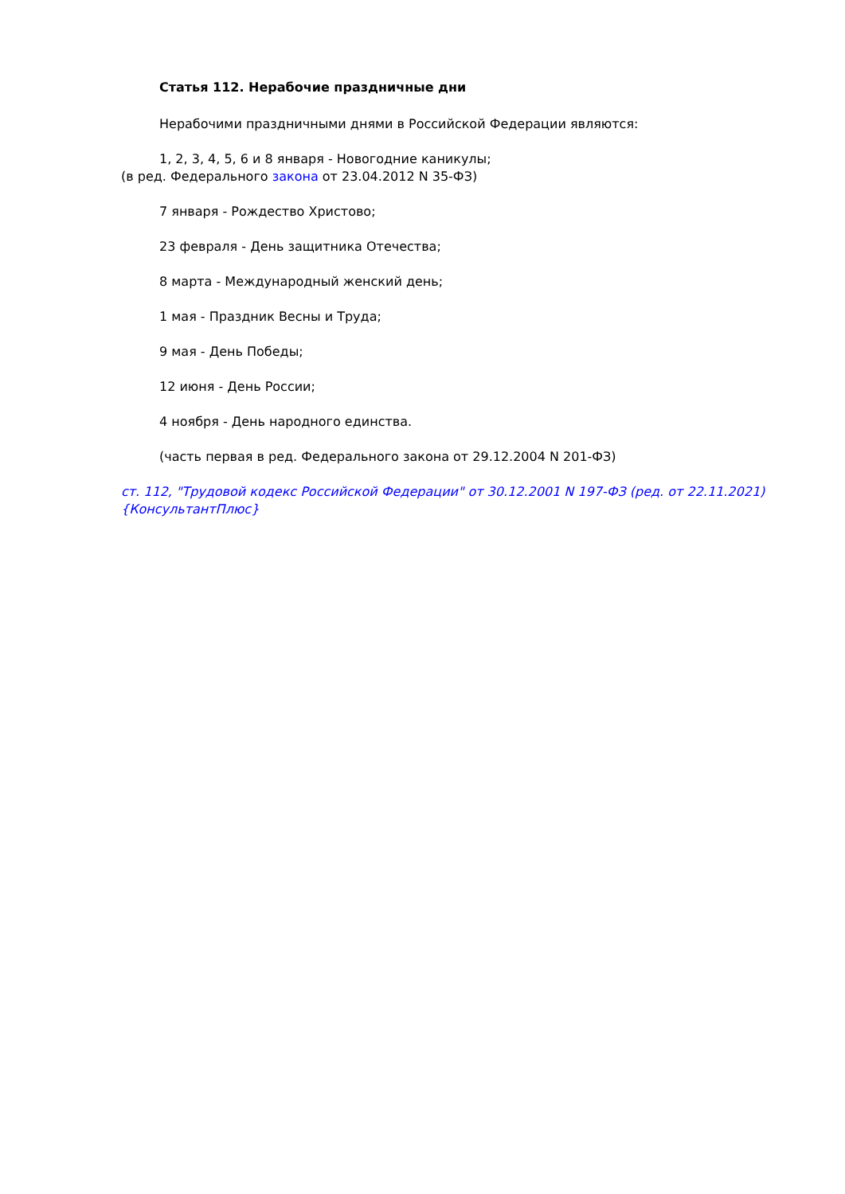Статья 112. Нерабочие праздничные дни
Нерабочими праздничными днями в Российской Федерации являются:
1, 2, 3, 4, 5, 6 и 8 января - Новогодние каникулы;
(в ред. Федерального закона от 23.04.2012 N 35-ФЗ)
7 января - Рождество Христово;
23 февраля - День защитника Отечества;
8 марта - Международный женский день;
1 мая - Праздник Весны и Труда;
9 мая - День Победы;
12 июня - День России;
4 ноября - День народного единства.
(часть первая в ред. Федерального закона от 29.12.2004 N 201-ФЗ)
ст. 112, "Трудовой кодекс Российской Федерации" от 30.12.2001 N 197-ФЗ (ред. от 22.11.2021) {КонсультантПлюс}